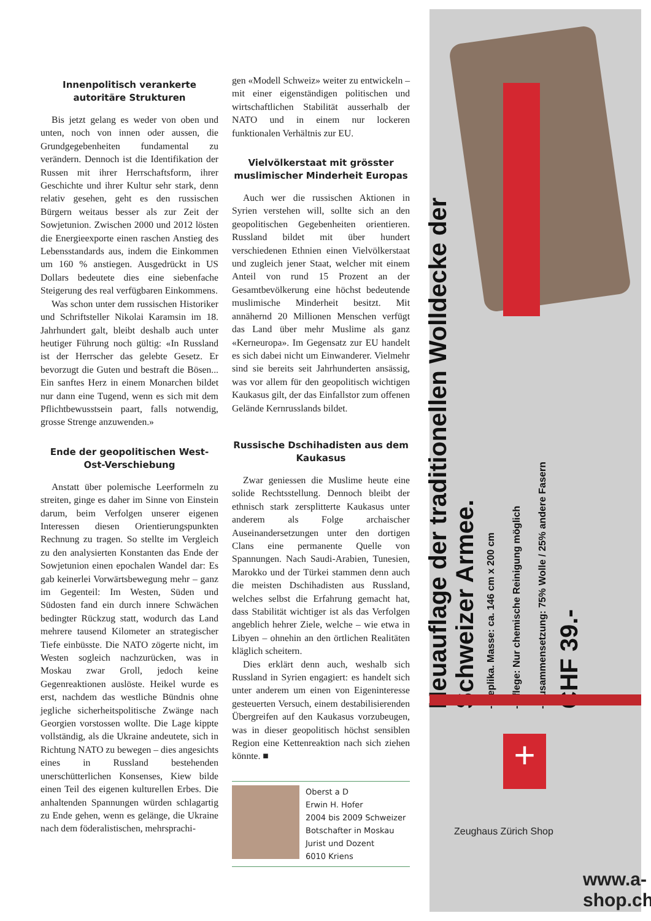Innenpolitisch verankerte autoritäre Strukturen
Bis jetzt gelang es weder von oben und unten, noch von innen oder aussen, die Grundgegebenheiten fundamental zu verändern. Dennoch ist die Identifikation der Russen mit ihrer Herrschaftsform, ihrer Geschichte und ihrer Kultur sehr stark, denn relativ gesehen, geht es den russischen Bürgern weitaus besser als zur Zeit der Sowjetunion. Zwischen 2000 und 2012 lösten die Energieexporte einen raschen Anstieg des Lebensstandards aus, indem die Einkommen um 160 % anstiegen. Ausgedrückt in US Dollars bedeutete dies eine siebenfache Steigerung des real verfügbaren Einkommens.
Was schon unter dem russischen Historiker und Schriftsteller Nikolai Karamsin im 18. Jahrhundert galt, bleibt deshalb auch unter heutiger Führung noch gültig: «In Russland ist der Herrscher das gelebte Gesetz. Er bevorzugt die Guten und bestraft die Bösen... Ein sanftes Herz in einem Monarchen bildet nur dann eine Tugend, wenn es sich mit dem Pflichtbewusstsein paart, falls notwendig, grosse Strenge anzuwenden.»
Ende der geopolitischen West-Ost-Verschiebung
Anstatt über polemische Leerformeln zu streiten, ginge es daher im Sinne von Einstein darum, beim Verfolgen unserer eigenen Interessen diesen Orientierungspunkten Rechnung zu tragen. So stellte im Vergleich zu den analysierten Konstanten das Ende der Sowjetunion einen epochalen Wandel dar: Es gab keinerlei Vorwärtsbewegung mehr – ganz im Gegenteil: Im Westen, Süden und Südosten fand ein durch innere Schwächen bedingter Rückzug statt, wodurch das Land mehrere tausend Kilometer an strategischer Tiefe einbüsste. Die NATO zögerte nicht, im Westen sogleich nachzurücken, was in Moskau zwar Groll, jedoch keine Gegenreaktionen auslöste. Heikel wurde es erst, nachdem das westliche Bündnis ohne jegliche sicherheitspolitische Zwänge nach Georgien vorstossen wollte. Die Lage kippte vollständig, als die Ukraine andeutete, sich in Richtung NATO zu bewegen – dies angesichts eines in Russland bestehenden unerschütterlichen Konsenses, Kiew bilde einen Teil des eigenen kulturellen Erbes. Die anhaltenden Spannungen würden schlagartig zu Ende gehen, wenn es gelänge, die Ukraine nach dem föderalistischen, mehrsprachi-
gen «Modell Schweiz» weiter zu entwickeln – mit einer eigenständigen politischen und wirtschaftlichen Stabilität ausserhalb der NATO und in einem nur lockeren funktionalen Verhältnis zur EU.
Vielvölkerstaat mit grösster muslimischer Minderheit Europas
Auch wer die russischen Aktionen in Syrien verstehen will, sollte sich an den geopolitischen Gegebenheiten orientieren. Russland bildet mit über hundert verschiedenen Ethnien einen Vielvölkerstaat und zugleich jener Staat, welcher mit einem Anteil von rund 15 Prozent an der Gesamtbevölkerung eine höchst bedeutende muslimische Minderheit besitzt. Mit annähernd 20 Millionen Menschen verfügt das Land über mehr Muslime als ganz «Kerneuropa». Im Gegensatz zur EU handelt es sich dabei nicht um Einwanderer. Vielmehr sind sie bereits seit Jahrhunderten ansässig, was vor allem für den geopolitisch wichtigen Kaukasus gilt, der das Einfallstor zum offenen Gelände Kernrusslands bildet.
Russische Dschihadisten aus dem Kaukasus
Zwar geniessen die Muslime heute eine solide Rechtsstellung. Dennoch bleibt der ethnisch stark zersplitterte Kaukasus unter anderem als Folge archaischer Auseinandersetzungen unter den dortigen Clans eine permanente Quelle von Spannungen. Nach Saudi-Arabien, Tunesien, Marokko und der Türkei stammen denn auch die meisten Dschihadisten aus Russland, welches selbst die Erfahrung gemacht hat, dass Stabilität wichtiger ist als das Verfolgen angeblich hehrer Ziele, welche – wie etwa in Libyen – ohnehin an den örtlichen Realitäten kläglich scheitern.
Dies erklärt denn auch, weshalb sich Russland in Syrien engagiert: es handelt sich unter anderem um einen von Eigeninteresse gesteuerten Versuch, einem destabilisierenden Übergreifen auf den Kaukasus vorzubeugen, was in dieser geopolitisch höchst sensiblen Region eine Kettenreaktion nach sich ziehen könnte. ■
Oberst a D
Erwin H. Hofer
2004 bis 2009 Schweizer
Botschafter in Moskau
Jurist und Dozent
6010 Kriens
Neuauflage der traditionellen Wolldecke der Schweizer Armee.
- Replika. Masse: ca. 146 cm x 200 cm
- Pflege: Nur chemische Reinigung möglich
- Zusammensetzung: 75% Wolle / 25% andere Fasern
CHF 39.-
+
Zeughaus Zürich Shop
www.a-shop.ch